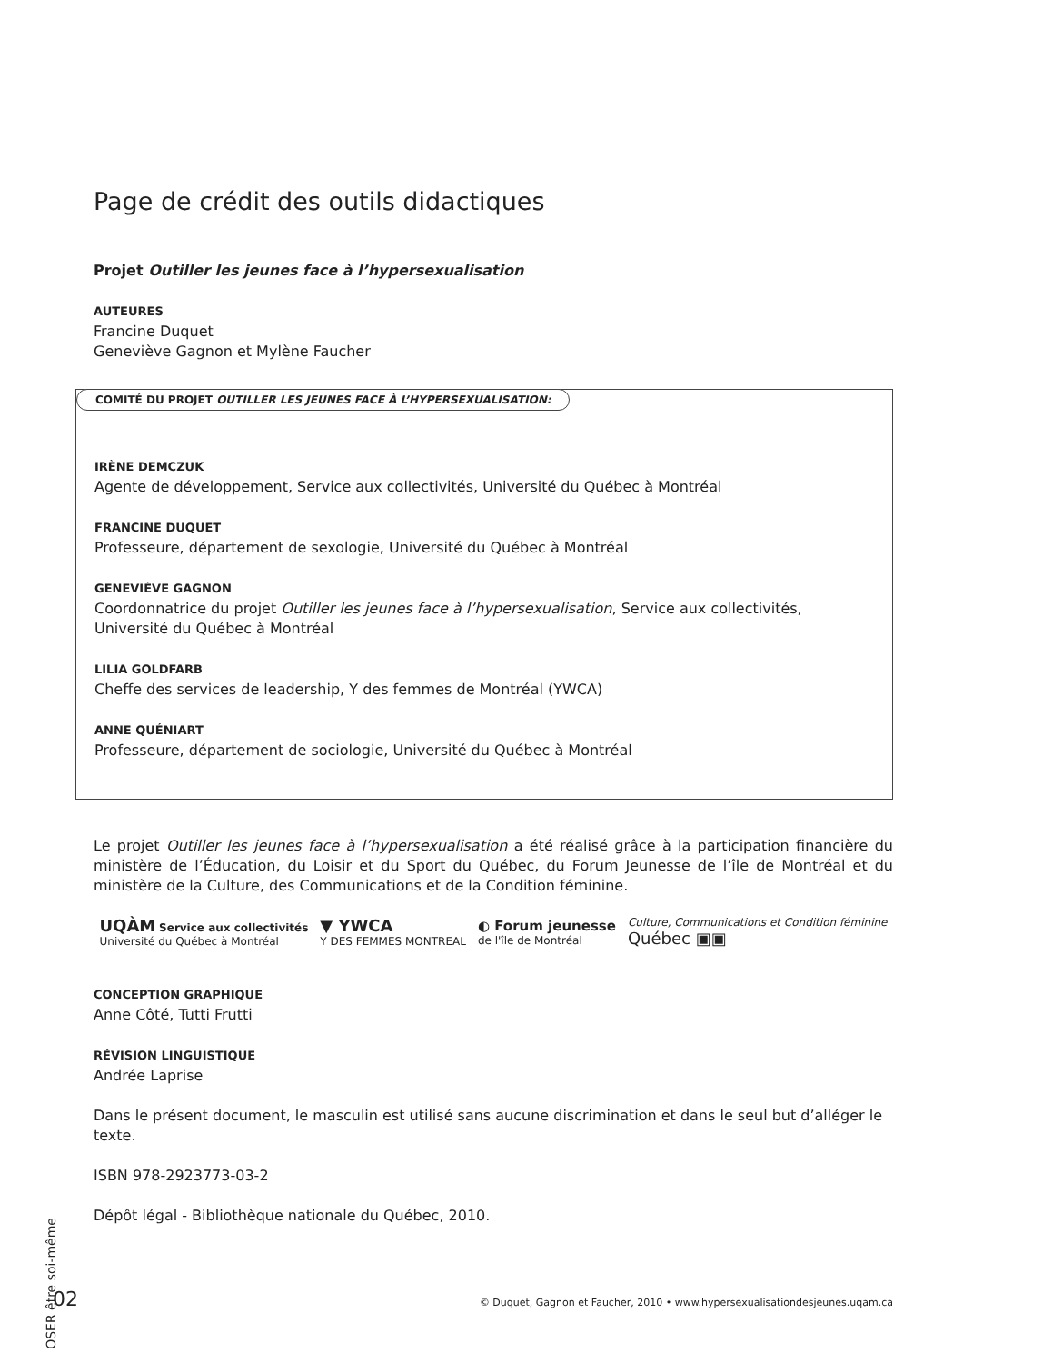Page de crédit des outils didactiques
Projet Outiller les jeunes face à l’hypersexualisation
AUTEURES
Francine Duquet
Geneviève Gagnon et Mylène Faucher
COMITÉ DU PROJET OUTILLER LES JEUNES FACE À L’HYPERSEXUALISATION:
IRÈNE DEMCZUK
Agente de développement, Service aux collectivités, Université du Québec à Montréal
FRANCINE DUQUET
Professeure, département de sexologie, Université du Québec à Montréal
GENEVIÈVE GAGNON
Coordonnatrice du projet Outiller les jeunes face à l’hypersexualisation, Service aux collectivités,
Université du Québec à Montréal
LILIA GOLDFARB
Cheffe des services de leadership, Y des femmes de Montréal (YWCA)
ANNE QUÉNIART
Professeure, département de sociologie, Université du Québec à Montréal
Le projet Outiller les jeunes face à l’hypersexualisation a été réalisé grâce à la participation financière du ministère de l’Éducation, du Loisir et du Sport du Québec, du Forum Jeunesse de l’île de Montréal et du ministère de la Culture, des Communications et de la Condition féminine.
UQÀM Service aux collectivités
Université du Québec à Montréal
▼ YWCA
Y DES FEMMES MONTREAL
◐ Forum jeunesse
de l'île de Montréal
Culture, Communications et Condition féminine
Québec ▣▣
CONCEPTION GRAPHIQUE
Anne Côté, Tutti Frutti
RÉVISION LINGUISTIQUE
Andrée Laprise
Dans le présent document, le masculin est utilisé sans aucune discrimination et dans le seul but d’alléger le texte.
ISBN 978-2923773-03-2
Dépôt légal - Bibliothèque nationale du Québec, 2010.
OSER être soi-même
02 © Duquet, Gagnon et Faucher, 2010 • www.hypersexualisationdesjeunes.uqam.ca